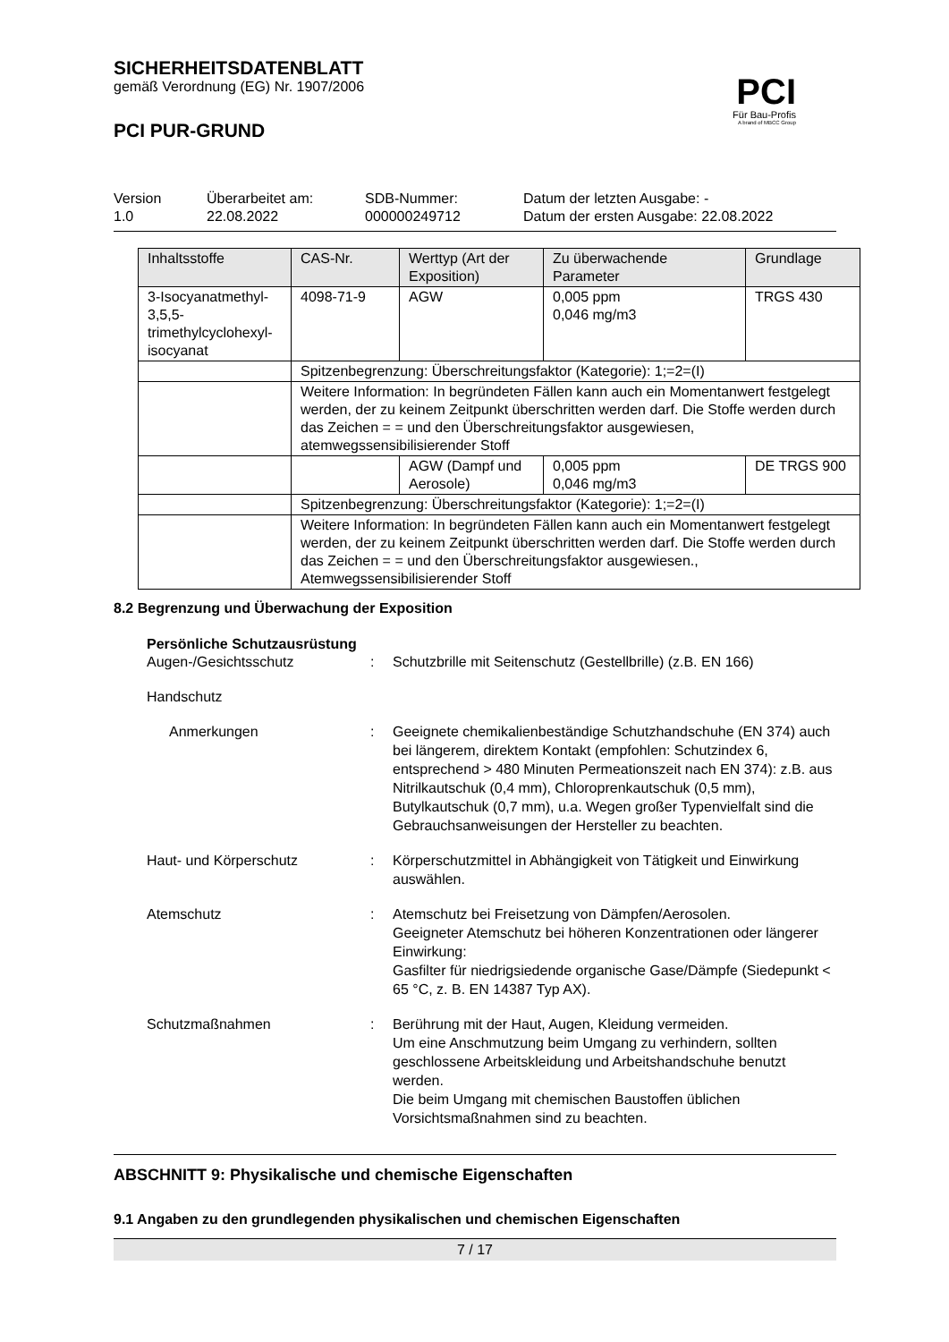SICHERHEITSDATENBLATT
gemäß Verordnung (EG) Nr. 1907/2006
PCI PUR-GRUND
PCI
Für Bau-Profis
A brand of MBCC Group
Version
1.0
Überarbeitet am:
22.08.2022
SDB-Nummer:
000000249712
Datum der letzten Ausgabe: -
Datum der ersten Ausgabe: 22.08.2022
| Inhaltsstoffe | CAS-Nr. | Werttyp (Art der Exposition) | Zu überwachende Parameter | Grundlage |
| 3-Isocyanatmethyl-3,5,5-trimethylcyclohexyl-isocyanat | 4098-71-9 | AGW | 0,005 ppm 0,046 mg/m3 | TRGS 430 |
| | Spitzenbegrenzung: Überschreitungsfaktor (Kategorie): 1;=2=(I) | | | |
| | Weitere Information: In begründeten Fällen kann auch ein Momentanwert festgelegt werden, der zu keinem Zeitpunkt überschritten werden darf. Die Stoffe werden durch das Zeichen = = und den Überschreitungsfaktor ausgewiesen, atemwegssensibilisierender Stoff | | | |
| | | AGW (Dampf und Aerosole) | 0,005 ppm 0,046 mg/m3 | DE TRGS 900 |
| | Spitzenbegrenzung: Überschreitungsfaktor (Kategorie): 1;=2=(I) | | | |
| | Weitere Information: In begründeten Fällen kann auch ein Momentanwert festgelegt werden, der zu keinem Zeitpunkt überschritten werden darf. Die Stoffe werden durch das Zeichen = = und den Überschreitungsfaktor ausgewiesen., Atemwegssensibilisierender Stoff | | | |
8.2 Begrenzung und Überwachung der Exposition
Persönliche Schutzausrüstung
Augen-/Gesichtsschutz
:
Schutzbrille mit Seitenschutz (Gestellbrille) (z.B. EN 166)
Handschutz
Anmerkungen
:
Geeignete chemikalienbeständige Schutzhandschuhe (EN 374) auch bei längerem, direktem Kontakt (empfohlen: Schutzindex 6, entsprechend > 480 Minuten Permeationszeit nach EN 374): z.B. aus Nitrilkautschuk (0,4 mm), Chloroprenkautschuk (0,5 mm), Butylkautschuk (0,7 mm), u.a. Wegen großer Typenvielfalt sind die Gebrauchsanweisungen der Hersteller zu beachten.
Haut- und Körperschutz
:
Körperschutzmittel in Abhängigkeit von Tätigkeit und Einwirkung auswählen.
Atemschutz
:
Atemschutz bei Freisetzung von Dämpfen/Aerosolen.
Geeigneter Atemschutz bei höheren Konzentrationen oder längerer Einwirkung:
Gasfilter für niedrigsiedende organische Gase/Dämpfe (Siedepunkt < 65 °C, z. B. EN 14387 Typ AX).
Schutzmaßnahmen
:
Berührung mit der Haut, Augen, Kleidung vermeiden.
Um eine Anschmutzung beim Umgang zu verhindern, sollten geschlossene Arbeitskleidung und Arbeitshandschuhe benutzt werden.
Die beim Umgang mit chemischen Baustoffen üblichen Vorsichtsmaßnahmen sind zu beachten.
ABSCHNITT 9: Physikalische und chemische Eigenschaften
9.1 Angaben zu den grundlegenden physikalischen und chemischen Eigenschaften
7 / 17